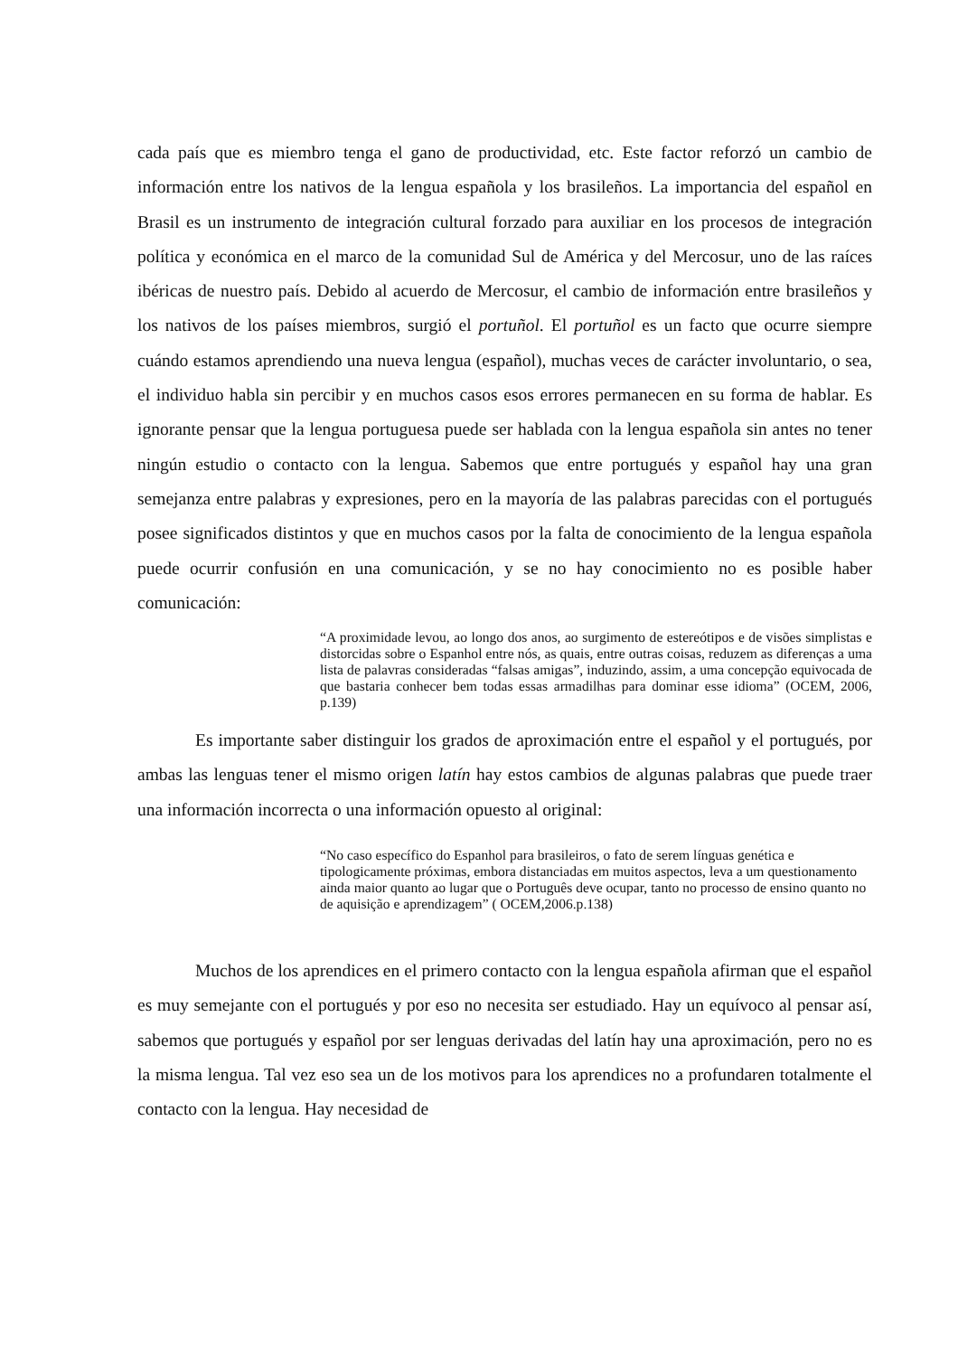cada país que es miembro tenga el gano de productividad, etc. Este factor reforzó un cambio de información entre los nativos de la lengua española y los brasileños. La importancia del español en Brasil es un instrumento de integración cultural forzado para auxiliar en los procesos de integración política y económica en el marco de la comunidad Sul de América y del Mercosur, uno de las raíces ibéricas de nuestro país. Debido al acuerdo de Mercosur, el cambio de información entre brasileños y los nativos de los países miembros, surgió el portuñol. El portuñol es un facto que ocurre siempre cuándo estamos aprendiendo una nueva lengua (español), muchas veces de carácter involuntario, o sea, el individuo habla sin percibir y en muchos casos esos errores permanecen en su forma de hablar. Es ignorante pensar que la lengua portuguesa puede ser hablada con la lengua española sin antes no tener ningún estudio o contacto con la lengua. Sabemos que entre portugués y español hay una gran semejanza entre palabras y expresiones, pero en la mayoría de las palabras parecidas con el portugués posee significados distintos y que en muchos casos por la falta de conocimiento de la lengua española puede ocurrir confusión en una comunicación, y se no hay conocimiento no es posible haber comunicación:
“A proximidade levou, ao longo dos anos, ao surgimento de estereótipos e de visões simplistas e distorcidas sobre o Espanhol entre nós, as quais, entre outras coisas, reduzem as diferenças a uma lista de palavras consideradas “falsas amigas”, induzindo, assim, a uma concepção equivocada de que bastaria conhecer bem todas essas armadilhas para dominar esse idioma” (OCEM, 2006, p.139)
Es importante saber distinguir los grados de aproximación entre el español y el portugués, por ambas las lenguas tener el mismo origen latín hay estos cambios de algunas palabras que puede traer una información incorrecta o una información opuesto al original:
“No caso específico do Espanhol para brasileiros, o fato de serem línguas genética e tipologicamente próximas, embora distanciadas em muitos aspectos, leva a um questionamento ainda maior quanto ao lugar que o Português deve ocupar, tanto no processo de ensino quanto no de aquisição e aprendizagem” ( OCEM,2006.p.138)
Muchos de los aprendices en el primero contacto con la lengua española afirman que el español es muy semejante con el portugués y por eso no necesita ser estudiado. Hay un equívoco al pensar así, sabemos que portugués y español por ser lenguas derivadas del latín hay una aproximación, pero no es la misma lengua. Tal vez eso sea un de los motivos para los aprendices no a profundaren totalmente el contacto con la lengua. Hay necesidad de